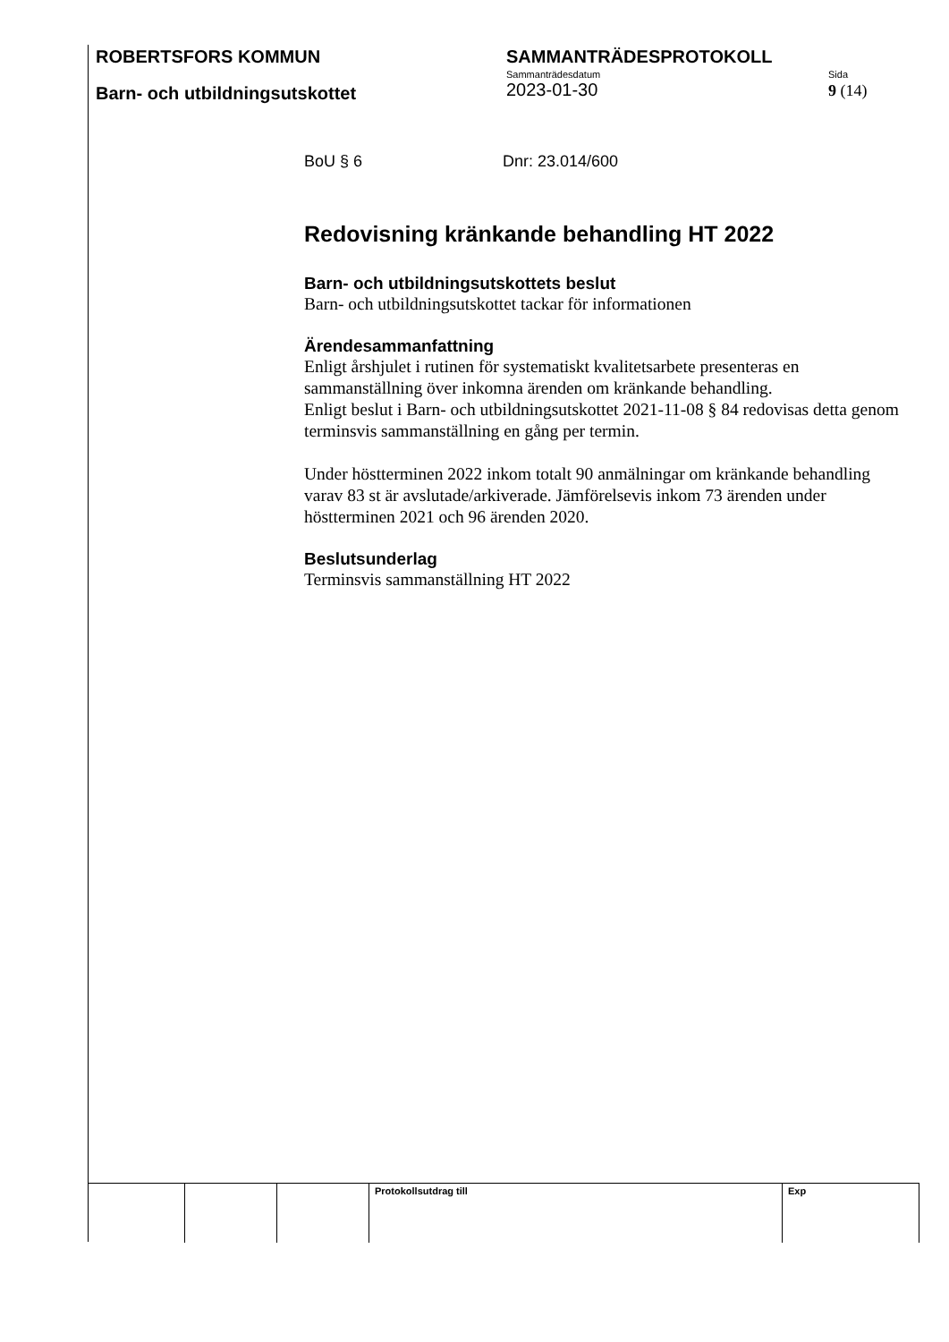ROBERTSFORS KOMMUN SAMMANTRÄDESPROTOKOLL
Barn- och utbildningsutskottet
Sammanträdesdatum
2023-01-30
Sida
9 (14)
BoU § 6 Dnr: 23.014/600
Redovisning kränkande behandling HT 2022
Barn- och utbildningsutskottets beslut
Barn- och utbildningsutskottet tackar för informationen
Ärendesammanfattning
Enligt årshjulet i rutinen för systematiskt kvalitetsarbete presenteras en sammanställning över inkomna ärenden om kränkande behandling.
Enligt beslut i Barn- och utbildningsutskottet 2021-11-08 § 84 redovisas detta genom terminsvis sammanställning en gång per termin.
Under höstterminen 2022 inkom totalt 90 anmälningar om kränkande behandling varav 83 st är avslutade/arkiverade. Jämförelsevis inkom 73 ärenden under höstterminen 2021 och 96 ärenden 2020.
Beslutsunderlag
Terminsvis sammanställning HT 2022
| | | | Protokollsutdrag till | Exp |